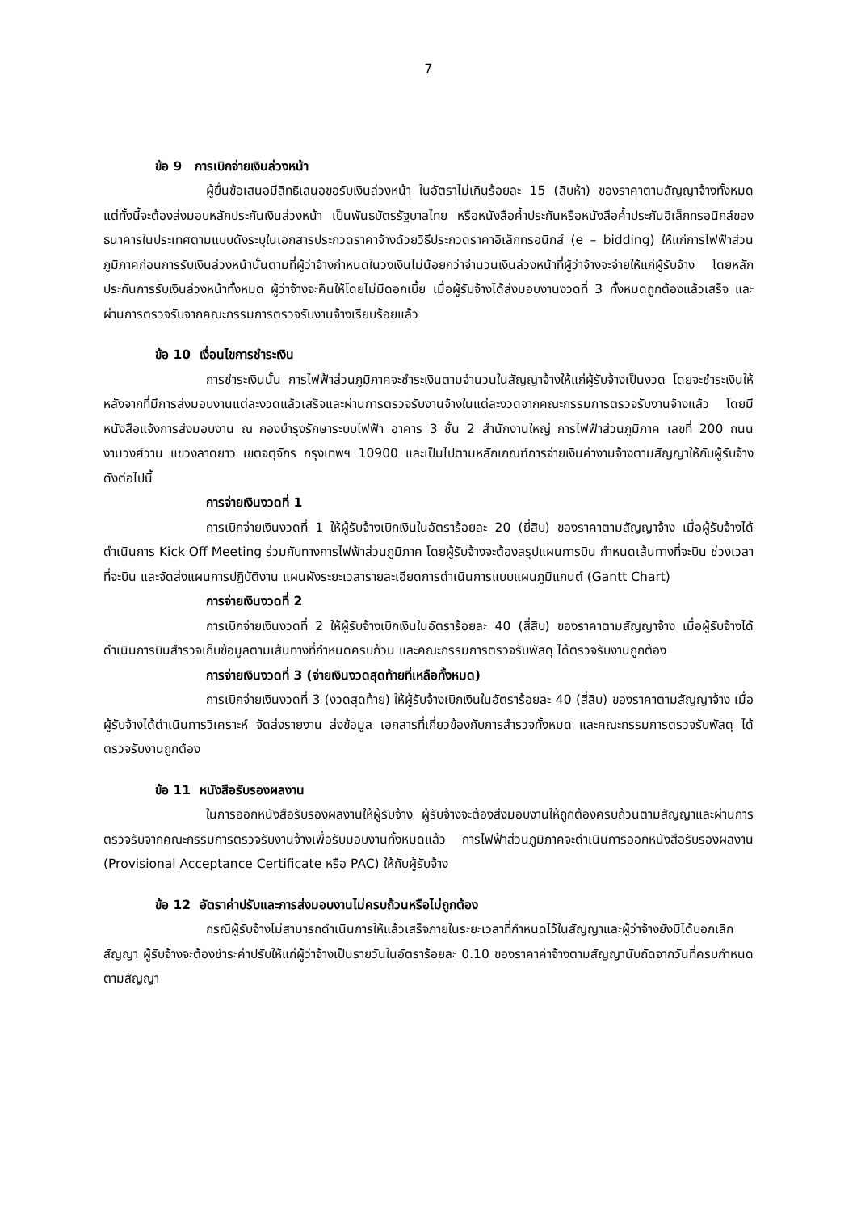7
ข้อ 9 การเบิกจ่ายเงินล่วงหน้า
ผู้ยื่นข้อเสนอมีสิทธิเสนอขอรับเงินล่วงหน้า ในอัตราไม่เกินร้อยละ 15 (สิบห้า) ของราคาตามสัญญาจ้างทั้งหมด แต่ทั้งนี้จะต้องส่งมอบหลักประกันเงินล่วงหน้า เป็นพันธบัตรรัฐบาลไทย หรือหนังสือค้ำประกันหรือหนังสือค้ำประกันอิเล็กทรอนิกส์ของธนาคารในประเทศตามแบบดังระบุในเอกสารประกวดราคาจ้างด้วยวิธีประกวดราคาอิเล็กทรอนิกส์ (e – bidding) ให้แก่การไฟฟ้าส่วนภูมิภาคก่อนการรับเงินล่วงหน้านั้นตามที่ผู้ว่าจ้างกำหนดในวงเงินไม่น้อยกว่าจำนวนเงินล่วงหน้าที่ผู้ว่าจ้างจะจ่ายให้แก่ผู้รับจ้าง โดยหลักประกันการรับเงินล่วงหน้าทั้งหมด ผู้ว่าจ้างจะคืนให้โดยไม่มีดอกเบี้ย เมื่อผู้รับจ้างได้ส่งมอบงานงวดที่ 3 ทั้งหมดถูกต้องแล้วเสร็จ และผ่านการตรวจรับจากคณะกรรมการตรวจรับงานจ้างเรียบร้อยแล้ว
ข้อ 10 เงื่อนไขการชำระเงิน
การชำระเงินนั้น การไฟฟ้าส่วนภูมิภาคจะชำระเงินตามจำนวนในสัญญาจ้างให้แก่ผู้รับจ้างเป็นงวด โดยจะชำระเงินให้หลังจากที่มีการส่งมอบงานแต่ละงวดแล้วเสร็จและผ่านการตรวจรับงานจ้างในแต่ละงวดจากคณะกรรมการตรวจรับงานจ้างแล้ว โดยมีหนังสือแจ้งการส่งมอบงาน ณ กองบำรุงรักษาระบบไฟฟ้า อาคาร 3 ชั้น 2 สำนักงานใหญ่ การไฟฟ้าส่วนภูมิภาค เลขที่ 200 ถนนงามวงศ์วาน แขวงลาดยาว เขตจตุจักร กรุงเทพฯ 10900 และเป็นไปตามหลักเกณฑ์การจ่ายเงินค่างานจ้างตามสัญญาให้กับผู้รับจ้าง ดังต่อไปนี้
การจ่ายเงินงวดที่ 1
การเบิกจ่ายเงินงวดที่ 1 ให้ผู้รับจ้างเบิกเงินในอัตราร้อยละ 20 (ยี่สิบ) ของราคาตามสัญญาจ้าง เมื่อผู้รับจ้างได้ดำเนินการ Kick Off Meeting ร่วมกับทางการไฟฟ้าส่วนภูมิภาค โดยผู้รับจ้างจะต้องสรุปแผนการบิน กำหนดเส้นทางที่จะบิน ช่วงเวลาที่จะบิน และจัดส่งแผนการปฏิบัติงาน แผนผังระยะเวลารายละเอียดการดำเนินการแบบแผนภูมิแกนต์ (Gantt Chart)
การจ่ายเงินงวดที่ 2
การเบิกจ่ายเงินงวดที่ 2 ให้ผู้รับจ้างเบิกเงินในอัตราร้อยละ 40 (สี่สิบ) ของราคาตามสัญญาจ้าง เมื่อผู้รับจ้างได้ดำเนินการบินสำรวจเก็บข้อมูลตามเส้นทางที่กำหนดครบถ้วน และคณะกรรมการตรวจรับพัสดุ ได้ตรวจรับงานถูกต้อง
การจ่ายเงินงวดที่ 3 (จ่ายเงินงวดสุดท้ายที่เหลือทั้งหมด)
การเบิกจ่ายเงินงวดที่ 3 (งวดสุดท้าย) ให้ผู้รับจ้างเบิกเงินในอัตราร้อยละ 40 (สี่สิบ) ของราคาตามสัญญาจ้าง เมื่อผู้รับจ้างได้ดำเนินการวิเคราะห์ จัดส่งรายงาน ส่งข้อมูล เอกสารที่เกี่ยวข้องกับการสำรวจทั้งหมด และคณะกรรมการตรวจรับพัสดุ ได้ตรวจรับงานถูกต้อง
ข้อ 11 หนังสือรับรองผลงาน
ในการออกหนังสือรับรองผลงานให้ผู้รับจ้าง ผู้รับจ้างจะต้องส่งมอบงานให้ถูกต้องครบถ้วนตามสัญญาและผ่านการตรวจรับจากคณะกรรมการตรวจรับงานจ้างเพื่อรับมอบงานทั้งหมดแล้ว การไฟฟ้าส่วนภูมิภาคจะดำเนินการออกหนังสือรับรองผลงาน (Provisional Acceptance Certificate หรือ PAC) ให้กับผู้รับจ้าง
ข้อ 12 อัตราค่าปรับและการส่งมอบงานไม่ครบถ้วนหรือไม่ถูกต้อง
กรณีผู้รับจ้างไม่สามารถดำเนินการให้แล้วเสร็จภายในระยะเวลาที่กำหนดไว้ในสัญญาและผู้ว่าจ้างยังมิได้บอกเลิกสัญญา ผู้รับจ้างจะต้องชำระค่าปรับให้แก่ผู้ว่าจ้างเป็นรายวันในอัตราร้อยละ 0.10 ของราคาค่าจ้างตามสัญญานับถัดจากวันที่ครบกำหนดตามสัญญา